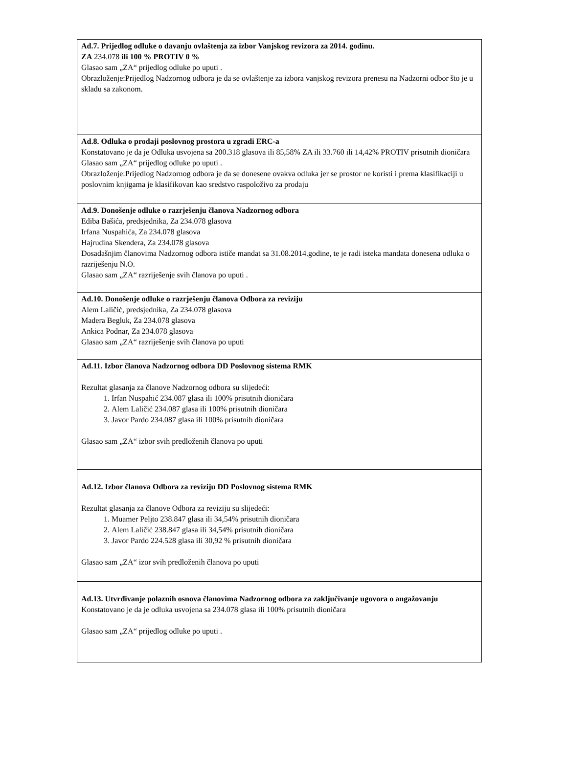| Ad.7. Prijedlog odluke o davanju ovlaštenja za izbor Vanjskog revizora za 2014. godinu. ZA 234.078 ili 100 % PROTIV 0 % Glasao sam „ZA“ prijedlog odluke po uputi . Obrazloženje:Prijedlog Nadzornog odbora je da se ovlaštenje za izbora vanjskog revizora prenesu na Nadzorni odbor što je u skladu sa zakonom. |
| Ad.8. Odluka o prodaji poslovnog prostora u zgradi ERC-a Konstatovano je da je Odluka usvojena sa 200.318 glasova ili 85,58% ZA ili 33.760 ili 14,42% PROTIV prisutnih dioničara Glasao sam „ZA“ prijedlog odluke po uputi . Obrazloženje:Prijedlog Nadzornog odbora je da se donesene ovakva odluka jer se prostor ne koristi i prema klasifikaciji u poslovnim knjigama je klasifikovan kao sredstvo raspoloživo za prodaju |
| Ad.9. Donošenje odluke o razrješenju članova Nadzornog odbora Ediba Bašića, predsjednika, Za 234.078 glasova Irfana Nuspahića, Za 234.078 glasova Hajrudina Skendera, Za 234.078 glasova Dosadašnjim članovima Nadzornog odbora ističe mandat sa 31.08.2014.godine, te je radi isteka mandata donesena odluka o razriješenju N.O. Glasao sam „ZA“ razriješenje svih članova po uputi . |
| Ad.10. Donošenje odluke o razrješenju članova Odbora za reviziju Alem Laličić, predsjednika, Za 234.078 glasova Madera Begluk, Za 234.078 glasova Ankica Podnar, Za 234.078 glasova Glasao sam „ZA“ razriješenje svih članova po uputi |
| Ad.11. Izbor članova Nadzornog odbora DD Poslovnog sistema RMK Rezultat glasanja za članove Nadzornog odbora su slijedeći: 1. Irfan Nuspahić 234.087 glasa ili 100% prisutnih dioničara 2. Alem Laličić 234.087 glasa ili 100% prisutnih dioničara 3. Javor Pardo 234.087 glasa ili 100% prisutnih dioničara Glasao sam „ZA“ izbor svih predloženih članova po uputi |
| Ad.12. Izbor članova Odbora za reviziju DD Poslovnog sistema RMK Rezultat glasanja za članove Odbora za reviziju su slijedeći: 1. Muamer Peljto 238.847 glasa ili 34,54% prisutnih dioničara 2. Alem Laličić 238.847 glasa ili 34,54% prisutnih dioničara 3. Javor Pardo 224.528 glasa ili 30,92 % prisutnih dioničara Glasao sam „ZA“ izor svih predloženih članova po uputi |
| Ad.13. Utvrđivanje polaznih osnova članovima Nadzornog odbora za zaključivanje ugovora o angažovanju Konstatovano je da je odluka usvojena sa 234.078 glasa ili 100% prisutnih dioničara Glasao sam „ZA“ prijedlog odluke po uputi . |